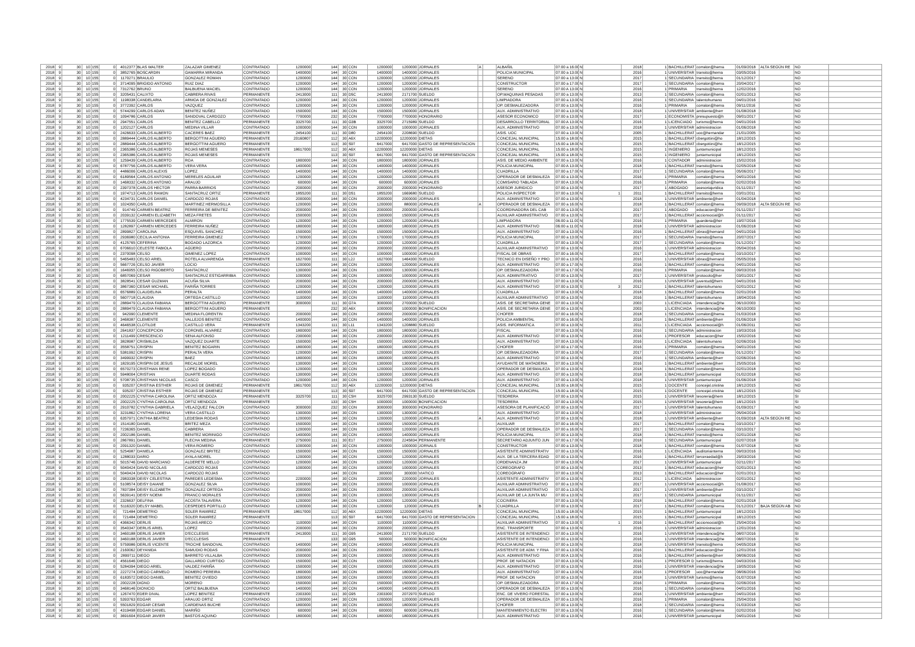| 2018 | 9 | 30 | 10 | 155 | 0 | 4012377 | BLAS WALTER | ZALAZAR GIMENEZ | CONTRATADO | 1200000 | 144 | 30 | CON | 1200000 | 1200000 | JORNALES | A | | ALBAÑIL | 07:00 a 16:00 | N | | 2018 | 1 | BACHILLERAT | corralon@herna | 01/09/2018 | ALTA SEGÚN RE | NO | |
| 2018 | 9 | 30 | 10 | 155 | 0 | 3852765 | BOSCARDIN | GAMARRA MIRANDA | CONTRATADO | 1400000 | 144 | 30 | CON | 1400000 | 1400000 | JORNALES | | | POLICIA MUNICIPAL | 07:00 a 13:00 | N | | 2016 | 1 | UNIVERSITAR | transito@herna | 03/05/2016 | | NO | |
| 2018 | 9 | 30 | 10 | 155 | 0 | 1170271 | BRAULIO | GONZALEZ ROMAN | CONTRATADO | 1200000 | 144 | 30 | CON | 1200000 | 1200000 | JORNALES | | | SERENO | 07:00 a 13:00 | N | | 2017 | 1 | SECUNDARIA | transito@herna | 01/12/2017 | | NO | |
| 2018 | 9 | 30 | 10 | 155 | 0 | 3714095 | BRIGIDO ANTONIO | RUIZ DIAZ | CONTRATADO | 1200000 | 144 | 30 | CON | 1200000 | 1200000 | JORNALES | | | CONSTRUCTOR | 07:00 a 17:00 | N | | 2017 | 1 | SECUNDARIA | corralon@herna | 20/04/2017 | | NO | |
| 2018 | 9 | 30 | 10 | 155 | 0 | 7312762 | BRUNO | BALBUENA MACIEL | CONTRATADO | 1200000 | 144 | 30 | CON | 1200000 | 1200000 | JORNALES | | | SERENO | 07:00 A 13:00 | N | | 2016 | 1 | PRIMARIA | transito@herna | 12/02/2016 | | NO | |
| 2018 | 9 | 30 | 10 | 155 | 0 | 3205431 | CALIXTO | CABRERA RIVAS | PERMANENTE | 2413000 | 111 | 30 | D5C | 2413000 | 2171700 | SUELDO | | | OP.MAQUINAS PESADAS | 07:00 a 13:00 | N | | 2013 | 1 | SECUNDARIA | corralon@herna | 02/01/2013 | | NO | |
| 2018 | 9 | 30 | 10 | 155 | 0 | 1198338 | CANDELARIA | ARMOA DE GONZALEZ | CONTRATADO | 1200000 | 144 | 30 | CON | 1200000 | 1200000 | JORNALES | | | LIMPIADORA | 07:00 a 13:00 | N | | 2016 | 1 | SECUNDARIA | talentohumano | 04/01/2016 | | NO | |
| 2018 | 9 | 30 | 10 | 155 | 0 | 3772392 | CARLOS | VAZQUEZ | CONTRATADO | 1200000 | 144 | 30 | CON | 1200000 | 1200000 | JORNALES | | | OP. DESMALEZADORA | 07:00 a 13:00 | N | | 2016 | 1 | PRIMARIA | corralon@herna | 09/11/2016 | | NO | |
| 2018 | 9 | 30 | 10 | 155 | 0 | 5744299 | CARLOS ADAN | BENITEZ NUÑEZ | CONTRATADO | 1500000 | 144 | 30 | CON | 1500000 | 1500000 | JORNALES | | | AUX. ADMINISTRATIVO | 07:00 a 13:00 | N | | 2018 | 1 | UNIVERSITAR | ambiente@herr | 01/08/2018 | | NO | |
| 2018 | 9 | 30 | 10 | 155 | 0 | 1094786 | CARLOS | SANDOVAL CARDOZO | CONTRATADO | 7700000 | 232 | 30 | CON | 7700000 | 7700000 | HONORARIO | | | ASESOR ECONOMICO | 07:00 a 13:00 | N | | 2017 | 1 | ECONOMISTA | presupuesto@h | 09/01/2017 | | NO | |
| 2018 | 9 | 30 | 10 | 155 | 0 | 2947551 | CARLOS | BENITEZ CABELLO | PERMANENTE | 3325700 | 111 | 30 | G3B | 3325700 | 2715989 | SUELDO | | | DESARROLLO TERRITORIAL | 07:00 A 13:00 | N | | 2016 | 1 | LICENCIADO | turismo@herna | 04/01/2016 | | NO | |
| 2018 | 9 | 30 | 10 | 155 | 0 | 1202127 | CARLOS | MEDINA VILLAR | CONTRATADO | 1000000 | 144 | 30 | CON | 1000000 | 1000000 | JORNALES | | | AUX. ADMINISTRATIVO | 07:00 a 13:00 | N | | 2018 | 1 | UNIVERSITAR | administracion | 01/06/2018 | | NO | |
| 2018 | 9 | 30 | 10 | 155 | 0 | 2426633 | CARLOS ALBERTO | CACERES BAEZ | PERMANENTE | 2454100 | 111 | 30 | D80 | 2454100 | 2208690 | SUELDO | | | ASIS. UOC | 07:00 a 13:00 | N | | 2005 | 1 | BACHILLERAT | uoc@hernandar | 21/01/2005 | | NO | |
| 2018 | 9 | 30 | 10 | 155 | 0 | 2889444 | CARLOS ALBERTO | BERGOTTINI AGUERO | PERMANENTE | 20160807 | 112 | 30 | A6X | 12200000 | 12200000 | DIETAS | | | CONCEJAL MUNICIPAL | 15:00 a 18:00 | N | | 2015 | 1 | BACHILLERAT | cbergottini@ho | 18/12/2015 | | NO | |
| 2018 | 9 | 30 | 10 | 155 | 0 | 2889444 | CARLOS ALBERTO | BERGOTTINI AGUERO | PERMANENTE | | 113 | 30 | S97 | 6417000 | 6417000 | GASTO DE REPRESENTACION | | | CONCEJAL MUNICIPAL | 15:00 a 18:00 | N | | 2015 | 1 | BACHILLERAT | cbergottini@ho | 18/12/2015 | | NO | |
| 2018 | 9 | 30 | 10 | 155 | 0 | 2365386 | CARLOS ALBERTO | ROJAS MENESES | PERMANENTE | 18617000 | 112 | 30 | A6X | 12200000 | 12200000 | DIETAS | | | CONCEJAL MUNICIPAL | 15:00 a 18:00 | N | | 2015 | 1 | INGENIERO | juntamunicipal | 18/12/2015 | | NO | |
| 2018 | 9 | 30 | 10 | 155 | 0 | 2365386 | CARLOS ALBERTO | ROJAS MENESES | PERMANENTE | | 113 | 30 | S97 | 6417000 | 6417000 | GASTO DE REPRESENTACION | | | CONCEJAL MUNICIPAL | 15:00 a 18:00 | N | | 2015 | 1 | INGENIERO | juntamunicipal | 18/12/2015 | | NO | |
| 2018 | 9 | 30 | 10 | 155 | 0 | 1259439 | CARLOS ALBERTO | ROA | CONTRATADO | 1800000 | 144 | 30 | CON | 1800000 | 1800000 | JORNALES | | | ASIS. DE MEDIO AMBIENTE | 07:00 a 13:00 | N | | 2016 | 1 | CONTADOR | administracion | 15/02/2016 | | NO | |
| 2018 | 9 | 30 | 10 | 155 | 0 | 6787756 | CARLOS ALBERTO | VERA VERA | CONTRATADO | 1400000 | 144 | 30 | CON | 1400000 | 1400000 | JORNALES | | | POLICIA MUNICIPAL | 07:00 A 13:00 | N | | 2018 | 1 | BACHILLERAT | transito@herna | 02/05/2018 | | NO | |
| 2018 | 9 | 30 | 10 | 155 | 0 | 4486006 | CARLOS ALEXIS | LOPEZ | CONTRATADO | 1400000 | 144 | 30 | CON | 1400000 | 1400000 | JORNALES | | | CUADRILLA | 07:00 a 17:00 | N | | 2017 | 1 | SECUNDARIA | corralon@herna | 05/06/2017 | | NO | |
| 2018 | 9 | 30 | 10 | 155 | 0 | 6189564 | CARLOS ANTONIO | MERELES AGUILAR | CONTRATADO | 1200000 | 144 | 30 | CON | 1200000 | 1200000 | JORNALES | | | OPERADOR DE DESMALEZA | 07:00 a 13:00 | N | | 2016 | 1 | PRIMARIA | corralon@herna | 04/01/2016 | | NO | |
| 2018 | 9 | 30 | 10 | 155 | 0 | 1468332 | CARLOS ANTONIO | ARAUJO | CONTRATADO | 600000 | 144 | 30 | CON | 600000 | 600000 | JORNALES | | | COMISARIO TABLADA | 07:00 A 13:00 | N | | 2016 | 1 | PRIMARIA | corralon@herna | 02/02/2016 | | NO | |
| 2018 | 9 | 30 | 10 | 155 | 0 | 2397378 | CARLOS HECTOR | PARRA BARRIOS | CONTRATADO | 2000000 | 144 | 30 | CON | 2000000 | 2000000 | HONORARIO | | | ASESOR JURIDICO | 07:00 a 13:00 | N | | 2017 | 1 | ABOGADO | asesoriajuridica | 01/11/2017 | | NO | |
| 2018 | 9 | 30 | 10 | 155 | 0 | 1974713 | CARLOS RAMON | SANTACRUZ ORTIZ | PERMANENTE | 1855200 | 111 | 30 | D51 | 1855200 | 1669680 | SUELDO | | | POLICIA INSPECTOR | 07:00 a 13:00 | N | 1 | 2011 | 1 | BACHILLERAT | transito@herna | 03/01/2011 | | NO | |
| 2018 | 9 | 30 | 10 | 155 | 0 | 4234731 | CARLOS DANIEL | CARDOZO ROJAS | CONTRATADO | 2000000 | 144 | 30 | CON | 2000000 | 2000000 | JORNALES | | | AUX. ADMINISTRATIVO | 07:00 a 13:00 | N | | 2018 | 1 | UNIVERSITAR | ambiente@herr | 01/04/2018 | | NO | |
| 2018 | 9 | 30 | 10 | 155 | 0 | 1024350 | CARLOS | MARTINEZ HERMOSILLA | CONTRATADO | 1200000 | 144 | 30 | CON | 1200000 | 880000 | JORNALES | A | | OPERADOR DE DESMALEZA | 07:00 a 16:00 | N | | 2018 | 1 | BACHILLERAT | corralon@herna | 09/09/2018 | ALTA SEGÚN RE | NO | |
| 2018 | 9 | 30 | 10 | 155 | 0 | 914749 | CARMEN BEATRIZ | FERREIRA DE BENITEZ | CONTRATADO | 2000000 | 144 | 30 | CON | 2000000 | 2000000 | JORNALES | | | COORDINADORA DEL CAB | 07:00 a 13:00 | N | | 2017 | 1 | ABOGADO | educacion@her | 01/11/2017 | | NO | |
| 2018 | 9 | 30 | 10 | 155 | 0 | 2039132 | CARMEN ELIZABETH | MEZA FRETES | CONTRATADO | 1500000 | 144 | 30 | CON | 1500000 | 1500000 | JORNALES | | | AUXILIAR ADMINISTRATIVO | 07:00 a 13:00 | N | | 2017 | 1 | BACHILLERAT | accionsocial@h | 01/11/2017 | | NO | |
| 2018 | 9 | 30 | 10 | 155 | 0 | 1775539 | CARMEN MERCEDES | ALMIRON | CONTRATADO | 1200000 | 144 | 30 | CON | 1200000 | 1200000 | JORNALES | | | LIMPIADORA | 06:00 a 11:00 | N | | 2016 | 1 | PRIMARIA | guarderia@her | 19/07/2016 | | NO | |
| 2018 | 9 | 30 | 10 | 155 | 0 | 1282897 | CARMEN MERCEDES | FERREIRA NUÑEZ | CONTRATADO | 1800000 | 144 | 30 | CON | 1800000 | 1800000 | JORNALES | | | AUX. ADMINISTRATIVO | 06:00 a 11:00 | N | | 2018 | 1 | UNIVERSITAR | administracion | 01/06/2018 | | NO | |
| 2018 | 9 | 30 | 10 | 155 | 0 | 2899827 | CAROLINA | ESQUIVEL SANCHEZ | CONTRATADO | 1500000 | 144 | 30 | CON | 1500000 | 1500000 | JORNALES | | | AUX. ADMINISTRATIVO | 07:00 a 13:00 | N | | 2016 | 1 | BACHILLERAT | obras@hernand | 04/01/2016 | | NO | |
| 2018 | 9 | 30 | 10 | 155 | 0 | 2936980 | CECILIA ANTONIA | FERREIRA GIMENEZ | CONTRATADO | 1700000 | 144 | 30 | CON | 1700000 | 1700000 | JORNALES | | | POLICIA MUNICIPAL | 07:00 a 13:00 | N | | 2017 | 1 | SECUNDARIA | transito@herna | 20/07/2017 | | NO | |
| 2018 | 9 | 30 | 10 | 155 | 0 | 4125765 | CEFERINA | BOGADO LAZORICA | CONTRATADO | 1200000 | 144 | 30 | CON | 1200000 | 1200000 | JORNALES | | | CUADRILLA | 07:00 a 13:00 | N | | 2017 | 1 | SECUNDARIA | corralon@herna | 01/12/2017 | | NO | |
| 2018 | 9 | 30 | 10 | 155 | 0 | 6706610 | CELESTE FABIOLA | AGÜERO | CONTRATADO | 2000000 | 144 | 30 | CON | 2000000 | 2000000 | JORNALES | | | AUXILIAR ADMINISTRATIVO | 07:00 a 13:00 | N | | 2016 | 1 | UNIVERSITAR | administracion | 05/04/2016 | | NO | |
| 2018 | 9 | 30 | 10 | 155 | 0 | 2370098 | CELSO | GIMENEZ LOPEZ | CONTRATADO | 1000000 | 144 | 30 | CON | 1000000 | 1000000 | JORNALES | | | FISCAL DE OBRAS | 07:00 a 16:00 | N | | 2017 | 1 | BACHILLERAT | corralon@herna | 03/10/2017 | | NO | |
| 2018 | 9 | 30 | 10 | 155 | 0 | 5465483 | CELSO ARIEL | ROTELA ALVARENGA | PERMANENTE | 1627000 | 111 | 30 | L2J | 1627000 | 1464300 | SUELDO | | | TECNICO EN DISEÑO Y PRO | 07:00 a 13:00 | N | | 2016 | 1 | UNIVERSITAR | obras@hernand | 05/05/2016 | | NO | |
| 2018 | 9 | 30 | 10 | 155 | 0 | 5667726 | CELSO JAVIER | LOCIO | CONTRATADO | 1200000 | 144 | 30 | CON | 1200000 | 1200000 | JORNALES | | | AUX. ADMINISTRATIVO | 07:00 a 17:00 | N | | 2016 | 1 | BACHILLERAT | corralon@herna | 04/01/2016 | | NO | |
| 2018 | 9 | 30 | 10 | 155 | 0 | 1646955 | CELSO RIGOBERTO | SANTACRUZ | CONTRATADO | 1300000 | 144 | 30 | CON | 1300000 | 1300000 | JORNALES | | | OP. DESMALEZADORA | 07:00 a 17:00 | N | | 2016 | 1 | PRIMARIA | corralon@herna | 09/03/2016 | | NO | |
| 2018 | 9 | 30 | 10 | 155 | 0 | 6857069 | CESAR | SANTACRUZ ESTIGARRIBIA | CONTRATADO | 1000000 | 144 | 30 | CON | 1000000 | 1000000 | JORNALES | | | AUX. ADMINITRATIVO | 07:00 a 13:00 | N | | 2017 | 1 | UNIVERSITAR | protocolo@her | 03/01/2017 | | NO | |
| 2018 | 9 | 30 | 10 | 155 | 0 | 3828541 | CESAR GUZMAN | ACUÑA SILVA | CONTRATADO | 2000000 | 144 | 30 | CON | 2000000 | 2000000 | JORNALES | | | AUX. ADMINISTRATIVO | 07:00 a 13:00 | N | | 2016 | 1 | UNIVERSITAR | juventud@hern | 04/01/2016 | | NO | |
| 2018 | 9 | 30 | 10 | 155 | 0 | 3867360 | CESAR MICHAEL | FARIÑA TORRES | CONTRATADO | 1200000 | 144 | 30 | CON | 1200000 | 1200000 | JORNALES | | | AUX. ADMINISTRATIVO | 07:00 a 13:00 | S | 3 | 2012 | 1 | BACHILLERAT | talentohumano | 02/01/2012 | | NO | |
| 2018 | 9 | 30 | 10 | 155 | 0 | 6576889 | CLAUDELINA | PERALTA | CONTRATADO | 1400000 | 144 | 30 | CON | 1400000 | 1400000 | JORNALES | | | CUADRILLA | 07:00 a 13:00 | N | | 2018 | 1 | BACHILLERAT | corralon@herna | 02/01/2018 | | NO | |
| 2018 | 9 | 30 | 10 | 155 | 0 | 5607718 | CLAUDIA | ORTEGA CASTILLO | CONTRATADO | 1100000 | 144 | 30 | CON | 1100000 | 1100000 | JORNALES | | | AUXILIAR ADMINISTRATIVO | 07:00 a 13:00 | N | | 2016 | 1 | BACHILLERAT | talentohumano | 18/04/2016 | | NO | |
| 2018 | 9 | 30 | 10 | 155 | 0 | 2889479 | CLAUDIA FABIANA | BERGOTTINI AGUERO | PERMANENTE | 3000000 | 111 | 30 | G7A | 3000000 | 2700000 | SUELDO | | | ASIS. DE SECRETARIA GENE | 07:00 a 13:00 | N | | 2003 | 1 | LICENCIADA | intendencia@he | 06/10/2003 | | NO | |
| 2018 | 9 | 30 | 10 | 155 | 0 | 2889479 | CLAUDIA FABIANA | BERGOTTINI AGUERO | PERMANENTE | | 232 | 30 | A6X | 1000000 | 1000000 | BONIFICACION | | | ASIS. DE SECRETARIA GENE | 07:00 a 13:00 | N | | 2003 | 1 | LICENCIADA | intendencia@he | 06/10/2003 | | NO | |
| 2018 | 9 | 30 | 10 | 155 | 0 | 942990 | CLEMENTE | MEDINA FLORENTIN | CONTRATADO | 2000000 | 144 | 30 | CON | 2000000 | 2000000 | JORNALES | | | CHOFER | 07:00 a 16:00 | N | | 2018 | 1 | SECUNDARIA | corralon@herna | 01/03/2018 | | NO | |
| 2018 | 9 | 30 | 10 | 155 | 0 | 3468387 | CLEMENTE | VALLEJOS BENITEZ | CONTRATADO | 1400000 | 144 | 30 | CON | 1400000 | 1400000 | JORNALES | | | POLICIA AMBIENTAL | 07:00 a 16:00 | N | | 2018 | 1 | BACHILLERAT | ambiente@herr | 01/06/2018 | | NO | |
| 2018 | 9 | 30 | 10 | 155 | 0 | 4646538 | CLOTILDE | CASTILLO VERA | PERMANENTE | 1343200 | 111 | 30 | L11 | 1343200 | 1208880 | SUELDO | | | ASIS. INFORMATICA | 07:00 a 13:00 | N | | 2011 | 1 | LICENCIADA | accionsocial@h | 01/06/2011 | | NO | |
| 2018 | 9 | 30 | 10 | 155 | 0 | 2641837 | CONCEPCION | CORONEL ALVAREZ | CONTRATADO | 1800000 | 144 | 30 | CON | 1800000 | 1800000 | JORNALES | | | FISCAL | 07:00 a 13:00 | N | | 2016 | 1 | SECUNDARIA | administracion | 19/03/2016 | | NO | |
| 2018 | 9 | 30 | 10 | 155 | 0 | 1211499 | CRESCENCIO | SENA ALFONSO | CONTRATADO | 2300000 | 144 | 30 | CON | 2300000 | 2300000 | JORNALES | | | AUX. ADMINISTRATIVO | 07:00 a 13:00 | N | | 2016 | 1 | PROFESOR | educacion@her | 15/02/2016 | | NO | |
| 2018 | 9 | 30 | 10 | 155 | 0 | 3828987 | CRISMILDA | VAZQUEZ DUARTE | CONTRATADO | 1500000 | 144 | 30 | CON | 1500000 | 1500000 | JORNALES | | | AUX. ADMINISTRATIVO | 07:00 A 13:00 | N | | 2016 | 1 | LICENCIADA | talentohumano | 02/06/2016 | | NO | |
| 2018 | 9 | 30 | 10 | 155 | 0 | 3558751 | CRISPIN | BENITEZ BOGARIN | CONTRATADO | 1800000 | 144 | 30 | CON | 1800000 | 1800000 | JORNALES | | | CHOFER | 07:00 a 17:00 | N | | 2016 | 1 | PRIMARIA | corralon@herna | 04/01/2016 | | NO | |
| 2018 | 9 | 30 | 10 | 155 | 0 | 5381992 | CRISPIN | PERALTA VERA | CONTRATADO | 1200000 | 144 | 30 | CON | 1200000 | 1200000 | JORNALES | | | OP. DESMALEZADORA | 07:00 a 13:00 | N | | 2017 | 1 | SECUNDARIA | corralon@herna | 01/12/2017 | | NO | |
| 2018 | 9 | 30 | 10 | 155 | 0 | 3499932 | CRISPIN | BAEZ | CONTRATADO | 1800000 | 144 | 30 | CON | 1800000 | 1800000 | JORNALES | | | AUX. ADMINISTRATIVO | 07:00 a 13:00 | N | | 2016 | 1 | SECUNDARIA | ambiente@herr | 02/06/2016 | | NO | |
| 2018 | 9 | 30 | 10 | 155 | 0 | 1829195 | CRISPIN DE JESUS | RECALDE MOREL | CONTRATADO | 1300000 | 144 | 30 | CON | 1300000 | 1300000 | JORNALES | | | AYUDANTE DE MATADERIA | 07:00 a 13:00 | N | | 2016 | 1 | BACHILLERAT | ambiente@herr | 25/05/2016 | | NO | |
| 2018 | 9 | 30 | 10 | 155 | 0 | 6570273 | CRISTHIAN RENE | LOPEZ BOGADO | CONTRATADO | 1200000 | 144 | 30 | CON | 1200000 | 1200000 | JORNALES | | | OPERADOR DE DESMALEZA | 07:00 a 13:00 | N | | 2018 | 1 | BACHILLERAT | corralon@herna | 02/01/2018 | | NO | |
| 2018 | 9 | 30 | 10 | 155 | 0 | 5948004 | CRISTIAN | DUARTE RODAS | CONTRATADO | 1300000 | 144 | 30 | CON | 1300000 | 1300000 | JORNALES | | | AUX. ADMINISTRATIVO | 07:00 a 13:00 | N | | 2018 | 1 | BACHILLERAT | juntamunicipal | 01/02/2018 | | NO | |
| 2018 | 9 | 30 | 10 | 155 | 0 | 5708735 | CRISTHIAN NICOLAS | CASCO | CONTRATADO | 1200000 | 144 | 30 | CON | 1200000 | 1200000 | JORNALES | | | AUX. ADMINISTRATIVO | 07:00 a 13:00 | N | | 2018 | 1 | UNIVERSITAR | juntamunicipal | 01/06/2018 | | NO | |
| 2018 | 9 | 30 | 10 | 155 | 0 | 935207 | CRISTINA ESTHER | ROJAS DE GIMENEZ | PERMANENTE | 18617000 | 112 | 30 | A6X | 12200000 | 12200000 | DIETAS | | | CONCEJAL MUNICIPAL | 15:00 a 18:00 | N | | 2015 | 1 | DOCENTE | concejal.cristina | 18/12/2015 | | NO | |
| 2018 | 9 | 30 | 10 | 155 | 0 | 935207 | CRISTINA ESTHER | ROJAS DE GIMENEZ | PERMANENTE | | 113 | 30 | S97 | 6417000 | 6417000 | GASTO DE REPRESENTACION | | | CONCEJAL MUNICIPAL | 15:00 a 18:00 | N | | 2015 | 1 | DOCENTE | concejal.cristina | 18/12/2015 | | NO | |
| 2018 | 9 | 30 | 10 | 155 | 0 | 2002225 | CYNTHIA CAROLINA | ORTIZ MENDOZA | PERMANENTE | 3325700 | 111 | 30 | C5H | 3325700 | 2993130 | SUELDO | | | TESORERA | 07:00 a 13:00 | N | | 2015 | 1 | UNIVERSITAR | tesoreria@hern | 18/12/2015 | | SI | |
| 2018 | 9 | 30 | 10 | 155 | 0 | 2002225 | CYNTHIA CAROLINA | ORTIZ MENDOZA | PERMANENTE | | 133 | 30 | C5H | 1000000 | 1000000 | BONIFICACION | | | TESORERA | 07:00 a 13:00 | N | | 2015 | 1 | UNIVERSITAR | tesoreria@hern | 18/12/2015 | | SI | |
| 2018 | 9 | 30 | 10 | 155 | 0 | 2910782 | CYNTHIA GABRIELA | VELAZQUEZ FALCON | CONTRATADO | 3000000 | 232 | 30 | CON | 3000000 | 3000000 | HONORARIO | | | ASESORA DE PLANIFICACIÓ | 07:00 a 13:00 | N | | 2017 | 1 | UNIVERSITAR | talentohumano | 01/09/2017 | | NO | |
| 2018 | 9 | 30 | 10 | 155 | 0 | 3231862 | CYNTHIA LORENA | VERA CASTILLO | CONTRATADO | 1300000 | 144 | 30 | CON | 1300000 | 1300000 | JORNALES | | | AUX. ADMINISTRATIVO | 07:00 a 13:00 | N | | 2018 | 1 | UNIVERSITAR | administracion | 05/04/2018 | | NO | |
| 2018 | 9 | 30 | 10 | 155 | 0 | 6357971 | CINTHIA BEATRIZ | LEDESMA RODAS | CONTRATADO | 1200000 | 144 | 30 | CON | 1200000 | 1200000 | JORNALES | A | | AUX. ADMINISTRATIVO | 07:00 a 13:00 | N | | 2018 | 1 | UNIVERSITAR | ambiente@herr | 01/09/2018 | ALTA SEGÚN RE | NO | |
| 2018 | 9 | 30 | 10 | 155 | 0 | 1514180 | DANIEL | BRITEZ MEZA | CONTRATADO | 1500000 | 144 | 30 | CON | 1500000 | 1500000 | JORNALES | | | AUXILIAR | 07:00 a 16:00 | N | | 2017 | 1 | BACHILLERAT | corralon@herna | 03/10/2017 | | NO | |
| 2018 | 9 | 30 | 10 | 155 | 0 | 7236365 | DANIEL | CABRERA | CONTRATADO | 1200000 | 144 | 30 | CON | 1200000 | 1200000 | JORNALES | | | OPERADOR DE DESMALEZA | 07:00 a 16:00 | N | | 2017 | 1 | SECUNDARIA | corralon@herna | 03/10/2017 | | NO | |
| 2018 | 9 | 30 | 10 | 155 | 0 | 2002186 | DANIEL | BENITEZ MORINIGO | CONTRATADO | 1400000 | 144 | 30 | CON | 1400000 | 1400000 | JORNALES | | | POLICIA MUNICIPAL | 07:00 a 13:00 | N | | 2018 | 1 | BACHILLERAT | transito@herna | 02/01/2018 | | NO | |
| 2018 | 9 | 30 | 10 | 155 | 0 | 2867891 | DANIEL | FLECHA MEDINA | PERMANENTE | 2750000 | 111 | 30 | E17 | 2750000 | 2245834 | PERMANENTE | | | SECRETARIO ADJUNTO JUN | 07:00 a 17:00 | N | | 2018 | 1 | SECUNDARIA | juntamunicipal | 02/07/2018 | | SI | |
| 2018 | 9 | 30 | 10 | 155 | 0 | 2091320 | DANIEL | VERA ROMERO | CONTRATADO | 1000000 | 144 | 30 | CON | 1000000 | 1000000 | JORNALS | | | CONSTRUCTOR | 07:00 a 13:00 | N | | 2018 | 1 | BACHILLERAT | corralon@herna | 01/07/2018 | | NO | |
| 2018 | 9 | 30 | 10 | 155 | 0 | 5254987 | DANIELA | GONZALEZ BRITEZ | CONTRATADO | 1500000 | 144 | 30 | CON | 1500000 | 1500000 | JORNALES | | | ASISTENTE ADMINISTRATIV | 07:00 a 13:00 | N | | 2016 | 1 | LICENCIADA | auditoriainterna | 09/03/2016 | | NO | |
| 2018 | 9 | 30 | 10 | 155 | 0 | 1288033 | DARIO | AYALA MOREL | CONTRATADO | 1200000 | 144 | 30 | CON | 1200000 | 1200000 | JORNALES | | | AUX. DE LA TERCERA EDAD | 07:00 a 13:00 | N | | 2016 | 1 | BACHILLERAT | terceraedad@h | 29/03/2016 | | NO | |
| 2018 | 9 | 30 | 10 | 155 | 0 | 5015746 | DAVID MARCIANO | ALDERETE MELLO | CONTRATADO | 1200000 | 144 | 30 | CON | 1200000 | 1200000 | JORNALES | | | ORDENANZA JM | 07:00 a 13:00 | N | | 2017 | 1 | UNIVERSITAR | juntamunicipal | 02/11/2017 | | NO | |
| 2018 | 9 | 30 | 10 | 155 | 0 | 5040424 | DAVID NICOLAS | CARDOZO ROJAS | CONTRATADO | 1000000 | 144 | 30 | CON | 1000000 | 1000000 | JORNALES | | | COREOGRAFO | 07:00 a 13:00 | N | | 2013 | 1 | BACHILLERAT | educacion@her | 02/01/2013 | | NO | |
| 2018 | 9 | 30 | 10 | 155 | 0 | 5040424 | DAVID NICOLAS | CARDOZO ROJAS | CONTRATADO | | 144 | 30 | CON | 300000 | 300000 | VIATICO | | | COREOGRAFO | 07:00 a 13:00 | N | | 2013 | 1 | BACHILLERAT | educacion@her | 02/01/2013 | | NO | |
| 2018 | 9 | 30 | 10 | 155 | 0 | 2983338 | DEISY CELESTINA | PAREDES LEDESMA | CONTRATADO | 2200000 | 144 | 30 | CON | 2200000 | 2200000 | JORNALES | | | ASISTENTE ADMINISTRATIV | 07:00 a 13:00 | N | | 2012 | 1 | LICENCIADA | administracion | 02/01/2012 | | NO | |
| 2018 | 9 | 30 | 10 | 155 | 0 | 5108574 | DEISY DAIANE | GONZALEZ SILVA | CONTRATADO | 1000000 | 144 | 30 | CON | 1000000 | 1000000 | JORNALES | | | AUXILIAR ADMINISTRATIVO | 07:00 a 13:00 | N | | 2017 | 1 | UNIVERSITAR | accionsocial@h | 01/08/2017 | | NO | |
| 2018 | 9 | 30 | 10 | 155 | 0 | 7837384 | DEISY ELIZABETH | GONZALEZ ORTEGA | CONTRATADO | 2000000 | 144 | 30 | CON | 2000000 | 2000000 | JORNALES | | | AUXILIAR ADMINISTRATIVO | 07:00 a 13:00 | N | | 2017 | 1 | UNIVERSITAR | ambiente@herr | 03/10/2017 | | NO | |
| 2018 | 9 | 30 | 10 | 155 | 0 | 5639141 | DEISY NOEMI | FRANCO MORALES | CONTRATADO | 1300000 | 144 | 30 | CON | 1300000 | 1300000 | JORNALES | | | AUXILIAR DE LA JUNTA MU | 07:00 a 13:00 | N | | 2017 | 1 | SECUNDARIA | juntamunicipal | 01/11/2017 | | NO | |
| 2018 | 9 | 30 | 10 | 155 | 0 | 2326637 | DELFINA | ACOSTA TALAVERA | CONTRATADO | 1200000 | 144 | 30 | CON | 1200000 | 1200000 | JORNALES | | | COCINERA | 07:00 a 13:00 | N | | 2018 | 1 | BACHILLERAT | corralon@herna | 02/01/2018 | | NO | |
| 2018 | 9 | 30 | 10 | 155 | 0 | 5116320 | DELSY MABEL | CESPEDES PORTILLO | CONTRATADO | 1200000 | 144 | 30 | CON | 1200000 | 120000 | JORNALES | B | | CUADRILLA | 07:00 a 13:00 | N | | 2017 | 1 | BACHILLERAT | corralon@herna | 01/12/2017 | BAJA SEGÚN AB | NO | |
| 2018 | 9 | 30 | 10 | 155 | 0 | 721484 | DEMETRIO | SOLER RAMIREZ | PERMANENTE | 18617000 | 112 | 30 | A6X | 12200000 | 12200000 | DIETAS | | | CONCEJAL MUNICIPAL | 15:00 a 18:00 | N | | 2015 | 1 | BACHILLERAT | juntamunicipal | 18/12/2015 | | NO | |
| 2018 | 9 | 30 | 10 | 155 | 0 | 721484 | DEMETRIO | SOLER RAMIREZ | PERMANENTE | | 113 | 30 | S97 | 6417000 | 6417000 | GASTO DE REPRESENTACION | | | CONCEJAL MUNICIPAL | 15:00 a 18:00 | N | | 2015 | 1 | BACHILLERAT | juntamunicipal | 18/12/2015 | | NO | |
| 2018 | 9 | 30 | 10 | 155 | 0 | 4366342 | DERLIS | ROJAS ARECO | CONTRATADO | 1100000 | 144 | 30 | CON | 1100000 | 1100000 | JORNALES | | | AUXILIAR ADMINISTRATIVO | 07:00 a 13:00 | S | 1 | 2016 | 1 | BACHILLERAT | accionsocial@h | 25/04/2016 | | NO | |
| 2018 | 9 | 30 | 10 | 155 | 0 | 3540347 | DERLIS ARIEL | LOPEZ | CONTRATADO | 2000000 | 144 | 30 | CON | 2000000 | 2000000 | JORNALES | | | ENC. TRANSPORTE | 07:00 a 13:00 | N | | 2016 | 1 | UNIVERSITAR | administracion | 12/01/2016 | | NO | |
| 2018 | 9 | 30 | 10 | 155 | 0 | 3460188 | DERLIS JAVIER | D'ECCLESIIS | PERMANENTE | 2413000 | 111 | 30 | G95 | 2413000 | 2171700 | SUELDO | | | ASISTENTE DE INTENDENCI | 07:00 a 13:00 | N | | 2016 | 1 | UNIVERSITAR | intendencia@he | 08/07/2016 | | SI | |
| 2018 | 9 | 30 | 10 | 155 | 0 | 3460188 | DERLIS JAVIER | D'ECCLESIIS | PERMANENTE | | 133 | 30 | G95 | 500000 | 500000 | BONIFICACION | | | ASISTENTE DE INTENDENCI | 07:00 a 13:00 | N | | 2016 | 1 | UNIVERSITAR | intendencia@he | 08/07/2016 | | SI | |
| 2018 | 9 | 30 | 10 | 155 | 0 | 5759986 | DERLIS VICENTE | TROCHE SANDOVAL | CONTRATADO | 1400000 | 144 | 30 | CON | 1400000 | 1400000 | JORNALES | | | POLICIA MUNICIPAL | 07:00 a 13:00 | N | | 2018 | 1 | UNIVERSITAR | transito@herna | 04/05/2018 | | NO | |
| 2018 | 9 | 30 | 10 | 155 | 0 | 2160062 | DEYANIDA | SAMUDIO RODAS | CONTRATADO | 2000000 | 144 | 30 | CON | 2000000 | 2000000 | JORNALES | | | ASISTENTE DE ADM. Y FINA | 07:00 a 13:00 | N | | 2016 | 1 | BACHILLERAT | educacion@her | 12/01/2016 | | NO | |
| 2018 | 9 | 30 | 10 | 155 | 0 | 2899711 | DIEGO | BARRETO VILLALBA | CONTRATADO | 1500000 | 144 | 30 | CON | 1500000 | 1500000 | JORNALES | | | AUX. ADMINISTRATIVO | 07:00 A 13:00 | N | | 2016 | 1 | BACHILLERAT | ambiente@herr | 08/06/2016 | | NO | |
| 2018 | 9 | 30 | 10 | 155 | 0 | 4561646 | DIEGO | GALLARDO CURTIDO | CONTRATADO | 1500000 | 144 | 30 | CON | 1500000 | 1500000 | JORNALES | | | PROF. DE NATACION | 07:00 A 13:00 | N | | 2016 | 1 | PROFESOR D | turismo@herna | 04/03/2016 | | NO | |
| 2018 | 9 | 30 | 10 | 155 | 0 | 5284394 | DIEGO ARIEL | VALDEZ FARIÑA | CONTRATADO | 1500000 | 144 | 30 | CON | 1500000 | 1500000 | JORNALES | | | AUX. ADMINISTRATIVO | 07:00 a 13:00 | N | | 2016 | 1 | UNIVERSITAR | intendencia@he | 19/05/2016 | | NO | |
| 2018 | 9 | 30 | 10 | 155 | 0 | 2227274 | DIEGO CARMELO | ROMERO PEREIRA | CONTRATADO | 1800000 | 144 | 30 | CON | 1800000 | 1800000 | JORNALES | | | AUX. ADMINISTRATIVO | 07:00 a 13:00 | N | | 2016 | 1 | PROFESOR | uoc@hernandar | 08/06/2016 | | NO | |
| 2018 | 9 | 30 | 10 | 155 | 0 | 6183572 | DIEGO DANIEL | BENITEZ OVIEDO | CONTRATADO | 1500000 | 144 | 30 | CON | 1500000 | 1500000 | JORNALES | | | PROF. DE NATACION | 07:00 a 13:00 | N | | 2018 | 1 | UNIVERSITAR | turismo@herna | 01/07/2018 | | NO | |
| 2018 | 9 | 30 | 10 | 155 | 0 | 2002228 | DIGNO | MORENO | CONTRATADO | 1500000 | 144 | 30 | CON | 1500000 | 1500000 | JORNALES | | | OP. DESMALEZADORA | 07:00 A 17:00 | N | | 2016 | 1 | PRIMARIA | corralon@herna | 02/06/2016 | | NO | |
| 2018 | 9 | 30 | 10 | 155 | 0 | 3468146 | DIONICIO | ORTIZ BALBUENA | CONTRATADO | 1400000 | 144 | 30 | CON | 1400000 | 1400000 | JORNALES | | | OPERADOR DE DESMALEZA | 07:00 a 13:00 | N | | 2016 | 1 | SECUNDARIA | corralon@herna | 04/01/2016 | | NO | |
| 2018 | 9 | 30 | 10 | 155 | 0 | 1267470 | EDER DIVAL | LOPEZ BENITEZ | PERMANENTE | 2303300 | 111 | 30 | G95 | 2303300 | 2072970 | SUELDO | | | ENC. DE VIVERO FORESTAL | 07:00 a 13:00 | N | | 2016 | 1 | UNIVERSITAR | ambiente@herr | 04/01/2016 | | NO | |
| 2018 | 9 | 30 | 10 | 155 | 0 | 5393763 | EDGAR | ARAUJO ORTIZ | CONTRATADO | 1200000 | 144 | 30 | CON | 1200000 | 1200000 | JORNALES | | | OPERADOR DE DESMALEZA | 07:00 a 13:00 | N | | 2016 | 1 | PRIMARIA | corralon@herna | 25/04/2016 | | NO | |
| 2018 | 9 | 30 | 10 | 155 | 0 | 5501829 | EDGAR CESAR | CARDENAS BUCHE | CONTRATADO | 1800000 | 144 | 30 | CON | 1800000 | 1800000 | JORNALES | | | CHOFER | 07:00 a 13:00 | N | | 2018 | 1 | SECUNDARIA | corralon@herna | 01/03/2018 | | NO | |
| 2018 | 9 | 30 | 10 | 155 | 0 | 4319498 | EDGAR DANIEL | MARIÑO | CONTRATADO | 600000 | 144 | 30 | CON | 600000 | 600000 | JORNALES | | | MANTENIMIENTO ELECTRI | 07:00 a 13:00 | N | | 2016 | 1 | SECUNDARIA | corralon@herna | 02/02/2016 | | NO | |
| 2018 | 9 | 30 | 10 | 155 | 0 | 3691604 | EDGAR JAVIER | BASTOS AQUINO | CONTRATADO | 1800000 | 144 | 30 | CON | 1800000 | 1800000 | JORNALES | | | AUX. ADMINISTRATIVO | 07:00 a 13:00 | N | | 2016 | 1 | UNIVERSITAR | juntamunicipal | 04/01/2016 | | NO | |